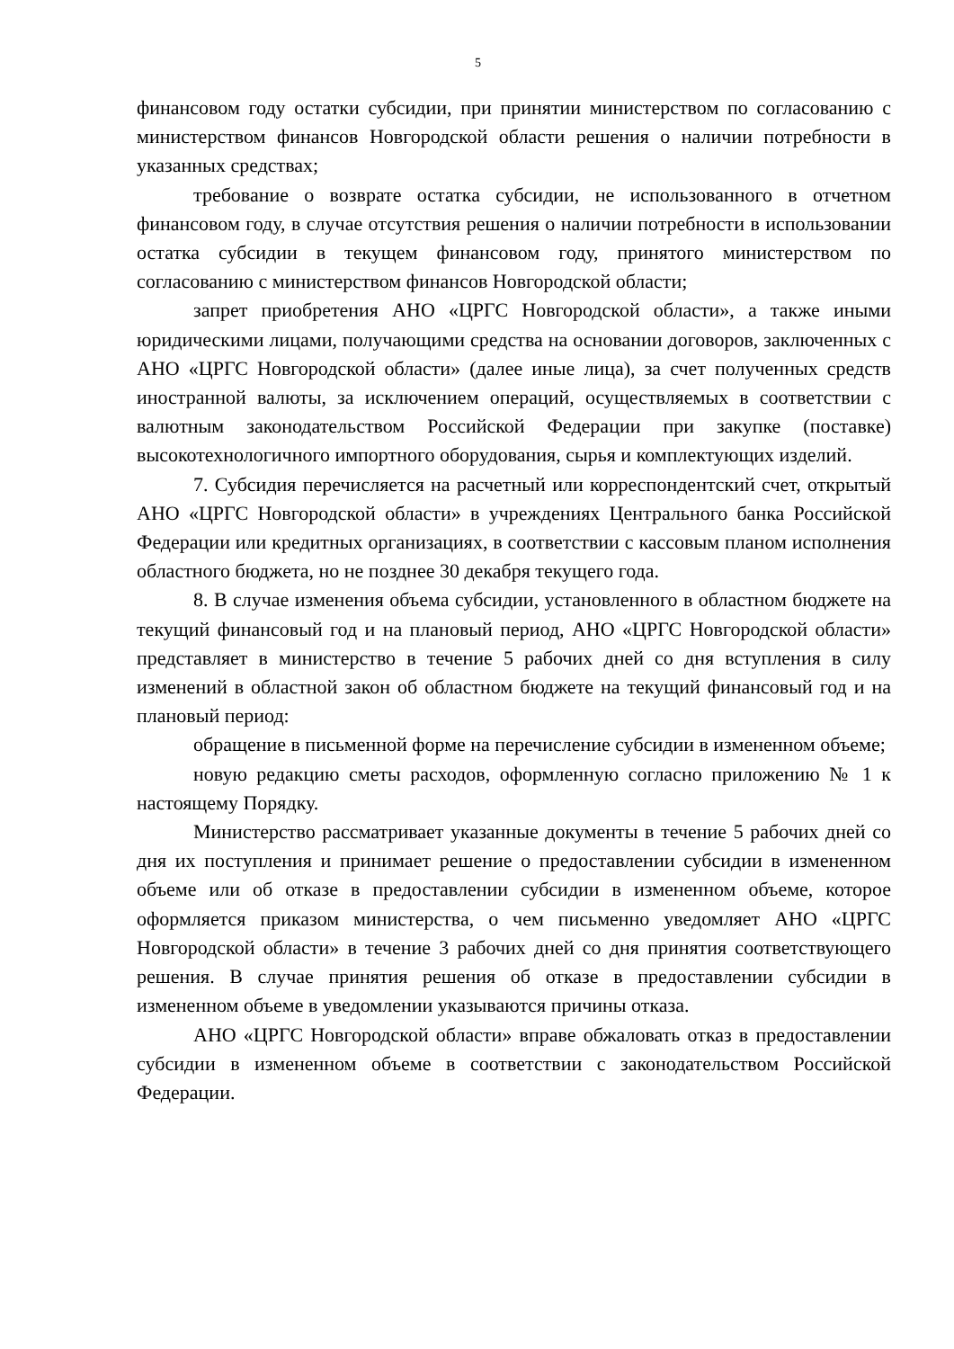5
финансовом году остатки субсидии, при принятии министерством по согласованию с министерством финансов Новгородской области решения о наличии потребности в указанных средствах;
требование о возврате остатка субсидии, не использованного в отчетном финансовом году, в случае отсутствия решения о наличии потребности в использовании остатка субсидии в текущем финансовом году, принятого министерством по согласованию с министерством финансов Новгородской области;
запрет приобретения АНО «ЦРГС Новгородской области», а также иными юридическими лицами, получающими средства на основании договоров, заключенных с АНО «ЦРГС Новгородской области» (далее иные лица), за счет полученных средств иностранной валюты, за исключением операций, осуществляемых в соответствии с валютным законодательством Российской Федерации при закупке (поставке) высокотехнологичного импортного оборудования, сырья и комплектующих изделий.
7. Субсидия перечисляется на расчетный или корреспондентский счет, открытый АНО «ЦРГС Новгородской области» в учреждениях Центрального банка Российской Федерации или кредитных организациях, в соответствии с кассовым планом исполнения областного бюджета, но не позднее 30 декабря текущего года.
8. В случае изменения объема субсидии, установленного в областном бюджете на текущий финансовый год и на плановый период, АНО «ЦРГС Новгородской области» представляет в министерство в течение 5 рабочих дней со дня вступления в силу изменений в областной закон об областном бюджете на текущий финансовый год и на плановый период:
обращение в письменной форме на перечисление субсидии в измененном объеме;
новую редакцию сметы расходов, оформленную согласно приложению № 1 к настоящему Порядку.
Министерство рассматривает указанные документы в течение 5 рабочих дней со дня их поступления и принимает решение о предоставлении субсидии в измененном объеме или об отказе в предоставлении субсидии в измененном объеме, которое оформляется приказом министерства, о чем письменно уведомляет АНО «ЦРГС Новгородской области» в течение 3 рабочих дней со дня принятия соответствующего решения. В случае принятия решения об отказе в предоставлении субсидии в измененном объеме в уведомлении указываются причины отказа.
АНО «ЦРГС Новгородской области» вправе обжаловать отказ в предоставлении субсидии в измененном объеме в соответствии с законодательством Российской Федерации.